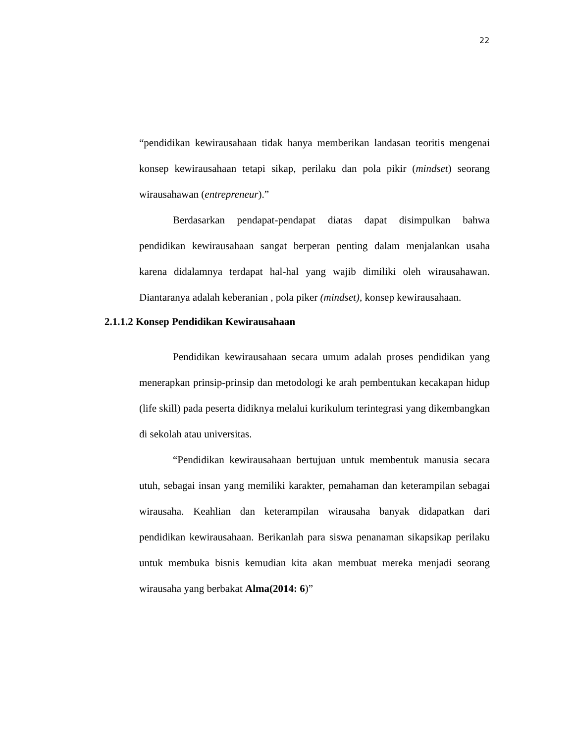22
“pendidikan kewirausahaan tidak hanya memberikan landasan teoritis mengenai konsep kewirausahaan tetapi sikap, perilaku dan pola pikir (mindset) seorang wirausahawan (entrepreneur).”
Berdasarkan pendapat-pendapat diatas dapat disimpulkan bahwa pendidikan kewirausahaan sangat berperan penting dalam menjalankan usaha karena didalamnya terdapat hal-hal yang wajib dimiliki oleh wirausahawan. Diantaranya adalah keberanian , pola piker (mindset), konsep kewirausahaan.
2.1.1.2 Konsep Pendidikan Kewirausahaan
Pendidikan kewirausahaan secara umum adalah proses pendidikan yang menerapkan prinsip-prinsip dan metodologi ke arah pembentukan kecakapan hidup (life skill) pada peserta didiknya melalui kurikulum terintegrasi yang dikembangkan di sekolah atau universitas.
“Pendidikan kewirausahaan bertujuan untuk membentuk manusia secara utuh, sebagai insan yang memiliki karakter, pemahaman dan keterampilan sebagai wirausaha. Keahlian dan keterampilan wirausaha banyak didapatkan dari pendidikan kewirausahaan. Berikanlah para siswa penanaman sikapsikap perilaku untuk membuka bisnis kemudian kita akan membuat mereka menjadi seorang wirausaha yang berbakat Alma(2014: 6)”